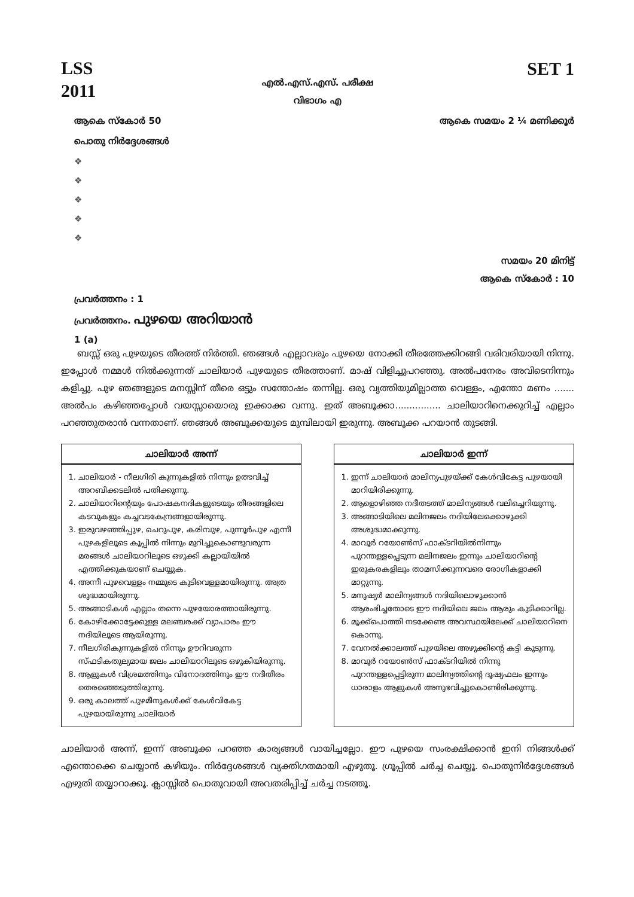LSS
2011
SET 1
എൽ.എസ്.എസ്. പരീക്ഷ
വിഭാഗം എ
ആകെ സ്കോർ 50 ആകെ സമയം 2 ¼ മണിക്കൂർ
പൊതു നിർദ്ദേശങ്ങൾ
❖
❖
❖
❖
❖
സമയം 20 മിനിട്ട്
ആകെ സ്കോർ : 10
പ്രവർത്തനം : 1
പ്രവർത്തനം. പുഴയെ അറിയാൻ
1 (a)
ബസ്സ് ഒരു പുഴയുടെ തീരത്ത് നിർത്തി. ഞങ്ങൾ എല്ലാവരും പുഴയെ നോക്കി തീരത്തേക്കിറങ്ങി വരിവരിയായി നിന്നു. ഇപ്പോൾ നമ്മൾ നിൽക്കുന്നത് ചാലിയാർ പുഴയുടെ തീരത്താണ്. മാഷ് വിളിച്ചുപറഞ്ഞു. അൽപനേരം അവിടെനിന്നും കളിച്ചു. പുഴ ഞങ്ങളുടെ മനസ്സിന് തീരെ ഒട്ടും സന്തോഷം തന്നില്ല. ഒരു വൃത്തിയുമില്ലാത്ത വെള്ളം, എന്തോ മണം ....... അൽപം കഴിഞ്ഞപ്പോൾ വയസ്സായൊരു ഇക്കാക്ക വന്നു. ഇത് അബൂക്കാ................ ചാലിയാറിനെക്കുറിച്ച് എല്ലാം പറഞ്ഞുതരാൻ വന്നതാണ്. ഞങ്ങൾ അബൂക്കയുടെ മുമ്പിലായി ഇരുന്നു. അബൂക്ക പറയാൻ തുടങ്ങി.
ചാലിയാർ അന്ന്
1. ചാലിയാർ - നീലഗിരി കുന്നുകളിൽ നിന്നും ഉത്ഭവിച്ച് അറബിക്കടലിൽ പതിക്കുന്നു.
2. ചാലിയാറിന്റെയും പോഷകനദികളുടെയും തീരങ്ങളിലെ കടവുകളും കച്ചവടകേന്ദ്രങ്ങളായിരുന്നു.
3. ഇരുവഴഞ്ഞിപ്പുഴ, ചെറുപുഴ, കരിമ്പുഴ, പുന്നൂർപുഴ എന്നീ പുഴകളിലൂടെ കൂപ്പിൽ നിന്നും മുറിച്ചുകൊണ്ടുവരുന്ന മരങ്ങൾ ചാലിയാറിലൂടെ ഒഴുക്കി കല്ലായിയിൽ എത്തിക്കുകയാണ് ചെയ്യുക.
4. അന്നീ പുഴവെള്ളം നമ്മുടെ കുടിവെള്ളമായിരുന്നു. അത്ര ശുദ്ധമായിരുന്നു.
5. അങ്ങാടികൾ എല്ലാം തന്നെ പുഴയോരത്തായിരുന്നു.
6. കോഴിക്കോട്ടേക്കുള്ള മലഞ്ചരക്ക് വ്യാപാരം ഈ നദിയിലൂടെ ആയിരുന്നു.
7. നീലഗിരികുന്നുകളിൽ നിന്നും ഊറിവരുന്ന സ്ഫടികതുല്യമായ ജലം ചാലിയാറിലൂടെ ഒഴുകിയിരുന്നു.
8. ആളുകൾ വിശ്രമത്തിനും വിനോദത്തിനും ഈ നദീതീരം തെരഞ്ഞെടുത്തിരുന്നു.
9. ഒരു കാലത്ത് പുഴമീനുകൾക്ക് കേൾവികേട്ട പുഴയായിരുന്നു ചാലിയാർ
ചാലിയാർ ഇന്ന്
1. ഇന്ന് ചാലിയാർ മാലിന്യപുഴയ്ക്ക് കേൾവികേട്ട പുഴയായി മാറിയിരിക്കുന്നു.
2. ആളൊഴിഞ്ഞ നദീതടത്ത് മാലിന്യങ്ങൾ വലിച്ചെറിയുന്നു.
3. അങ്ങാടിയിലെ മലിനജലം നദിയിലേക്കൊഴുക്കി അശുദ്ധമാക്കുന്നു.
4. മാവൂർ റയോൺസ് ഫാക്ടറിയിൽനിന്നും പുറന്തള്ളപ്പെടുന്ന മലിനജലം ഇന്നും ചാലിയാറിന്റെ ഇരുകരകളിലും താമസിക്കുന്നവരെ രോഗികളാക്കി മാറ്റുന്നു.
5. മനുഷ്യർ മാലിന്യങ്ങൾ നദിയിലൊഴുക്കാൻ ആരംഭിച്ചതോടെ ഈ നദിയിലെ ജലം ആരും കുടിക്കാറില്ല.
6. മൂക്ക്പൊത്തി നടക്കേണ്ട അവസ്ഥയിലേക്ക് ചാലിയാറിനെ കൊന്നു.
7. വേനൽക്കാലത്ത് പുഴയിലെ അഴുക്കിന്റെ കട്ടി കൂടുന്നു.
8. മാവൂർ റയോൺസ് ഫാക്ടറിയിൽ നിന്നു പുറന്തള്ളപ്പെട്ടിരുന്ന മാലിന്യത്തിന്റെ ദൂഷ്യഫലം ഇന്നും ധാരാളം ആളുകൾ അനുഭവിച്ചുകൊണ്ടിരിക്കുന്നു.
ചാലിയാർ അന്ന്, ഇന്ന് അബൂക്ക പറഞ്ഞ കാര്യങ്ങൾ വായിച്ചല്ലോ. ഈ പുഴയെ സംരക്ഷിക്കാൻ ഇനി നിങ്ങൾക്ക് എന്തൊക്കെ ചെയ്യാൻ കഴിയും. നിർദ്ദേശങ്ങൾ വ്യക്തിഗതമായി എഴുതൂ. ഗ്രൂപ്പിൽ ചർച്ച ചെയ്യൂ. പൊതുനിർദ്ദേശങ്ങൾ എഴുതി തയ്യാറാക്കൂ. ക്ലാസ്സിൽ പൊതുവായി അവതരിപ്പിച്ച് ചർച്ച നടത്തൂ.